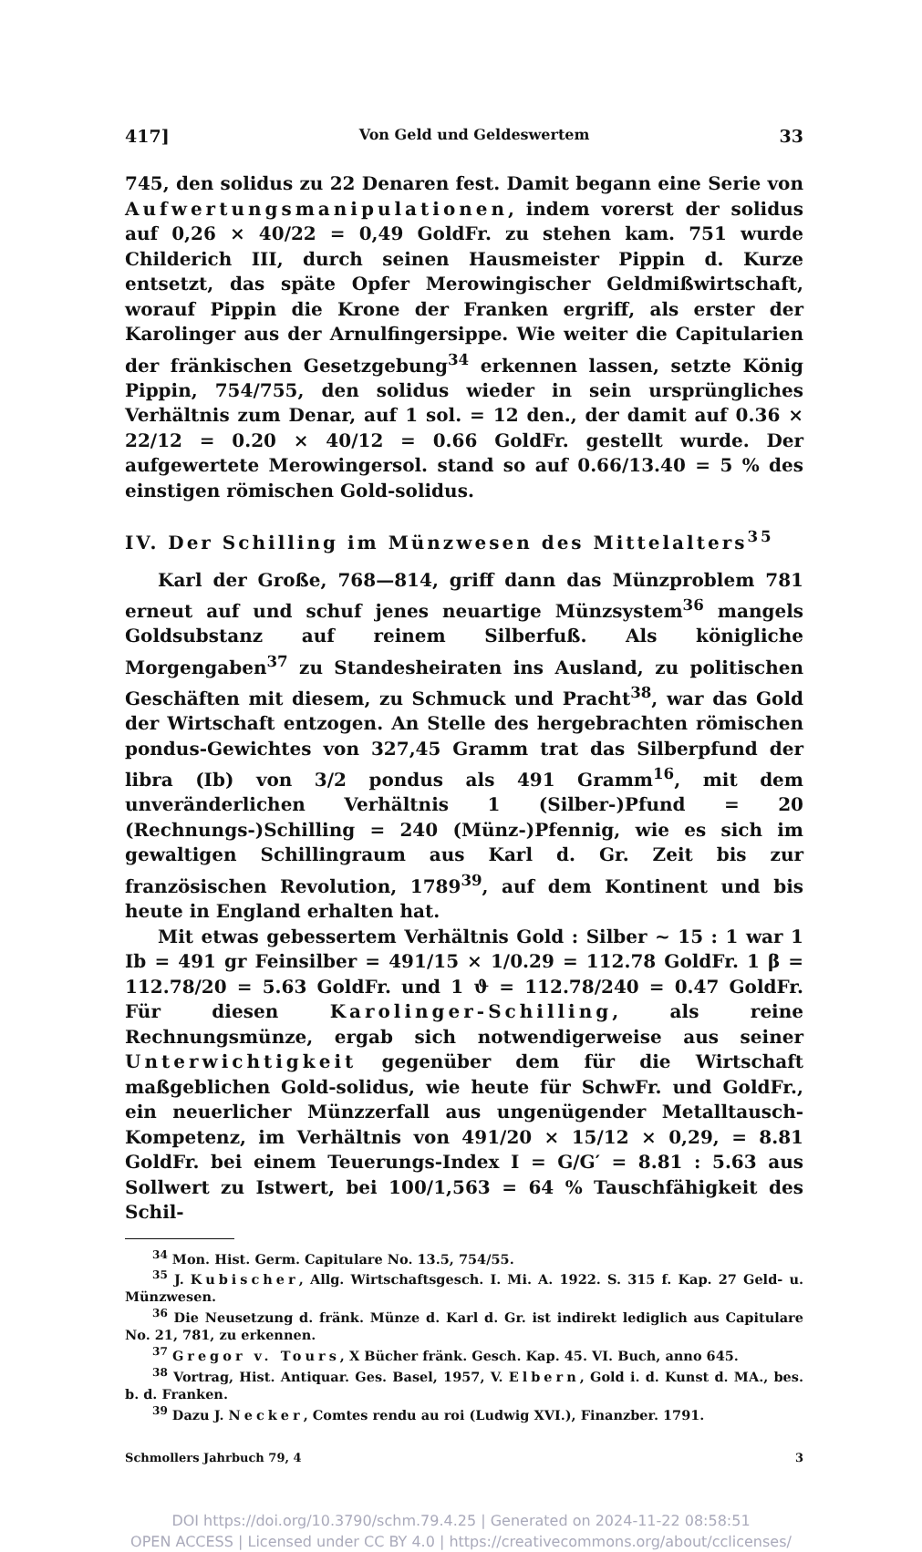417] Von Geld und Geldeswertem 33
745, den solidus zu 22 Denaren fest. Damit begann eine Serie von Aufwertungsmanipulationen, indem vorerst der solidus auf 0,26 × 40/22 = 0,49 GoldFr. zu stehen kam. 751 wurde Childerich III, durch seinen Hausmeister Pippin d. Kurze entsetzt, das späte Opfer Merowingischer Geldmißwirtschaft, worauf Pippin die Krone der Franken ergriff, als erster der Karolinger aus der Arnulfingersippe. Wie weiter die Capitularien der fränkischen Gesetzgebung<sup>34</sup> erkennen lassen, setzte König Pippin, 754/755, den solidus wieder in sein ursprüngliches Verhältnis zum Denar, auf 1 sol. = 12 den., der damit auf 0.36 × 22/12 = 0.20 × 40/12 = 0.66 GoldFr. gestellt wurde. Der aufgewertete Merowingersol. stand so auf 0.66/13.40 = 5 % des einstigen römischen Gold-solidus.
IV. Der Schilling im Münzwesen des Mittelalters<sup>35</sup>
Karl der Große, 768—814, griff dann das Münzproblem 781 erneut auf und schuf jenes neuartige Münzsystem<sup>36</sup> mangels Goldsubstanz auf reinem Silberfuß. Als königliche Morgengaben<sup>37</sup> zu Standesheiraten ins Ausland, zu politischen Geschäften mit diesem, zu Schmuck und Pracht<sup>38</sup>, war das Gold der Wirtschaft entzogen. An Stelle des hergebrachten römischen pondus-Gewichtes von 327,45 Gramm trat das Silberpfund der libra (Ib) von 3/2 pondus als 491 Gramm<sup>16</sup>, mit dem unveränderlichen Verhältnis 1 (Silber-)Pfund = 20 (Rechnungs-)Schilling = 240 (Münz-)Pfennig, wie es sich im gewaltigen Schillingraum aus Karl d. Gr. Zeit bis zur französischen Revolution, 1789<sup>39</sup>, auf dem Kontinent und bis heute in England erhalten hat.
Mit etwas gebessertem Verhältnis Gold : Silber ~ 15 : 1 war 1 Ib = 491 gr Feinsilber = 491/15 × 1/0.29 = 112.78 GoldFr. 1 β = 112.78/20 = 5.63 GoldFr. und 1 ϑ = 112.78/240 = 0.47 GoldFr. Für diesen Karolinger-Schilling, als reine Rechnungsmünze, ergab sich notwendigerweise aus seiner Unterwichtigkeit gegenüber dem für die Wirtschaft maßgeblichen Gold-solidus, wie heute für SchwFr. und GoldFr., ein neuerlicher Münzzerfall aus ungenügender Metalltausch-Kompetenz, im Verhältnis von 491/20 × 15/12 × 0,29, = 8.81 GoldFr. bei einem Teuerungs-Index I = G/G′ = 8.81 : 5.63 aus Sollwert zu Istwert, bei 100/1,563 = 64 % Tauschfähigkeit des Schil-
<sup>34</sup> Mon. Hist. Germ. Capitulare No. 13.5, 754/55.
<sup>35</sup> J. Kubischer, Allg. Wirtschaftsgesch. I. Mi. A. 1922. S. 315 f. Kap. 27 Geld- u. Münzwesen.
<sup>36</sup> Die Neusetzung d. fränk. Münze d. Karl d. Gr. ist indirekt lediglich aus Capitulare No. 21, 781, zu erkennen.
<sup>37</sup> Gregor v. Tours, X Bücher fränk. Gesch. Kap. 45. VI. Buch, anno 645.
<sup>38</sup> Vortrag, Hist. Antiquar. Ges. Basel, 1957, V. Elbern, Gold i. d. Kunst d. MA., bes. b. d. Franken.
<sup>39</sup> Dazu J. Necker, Comtes rendu au roi (Ludwig XVI.), Finanzber. 1791.
Schmollers Jahrbuch 79, 4 3
DOI https://doi.org/10.3790/schm.79.4.25 | Generated on 2024-11-22 08:58:51
OPEN ACCESS | Licensed under CC BY 4.0 | https://creativecommons.org/about/cclicenses/